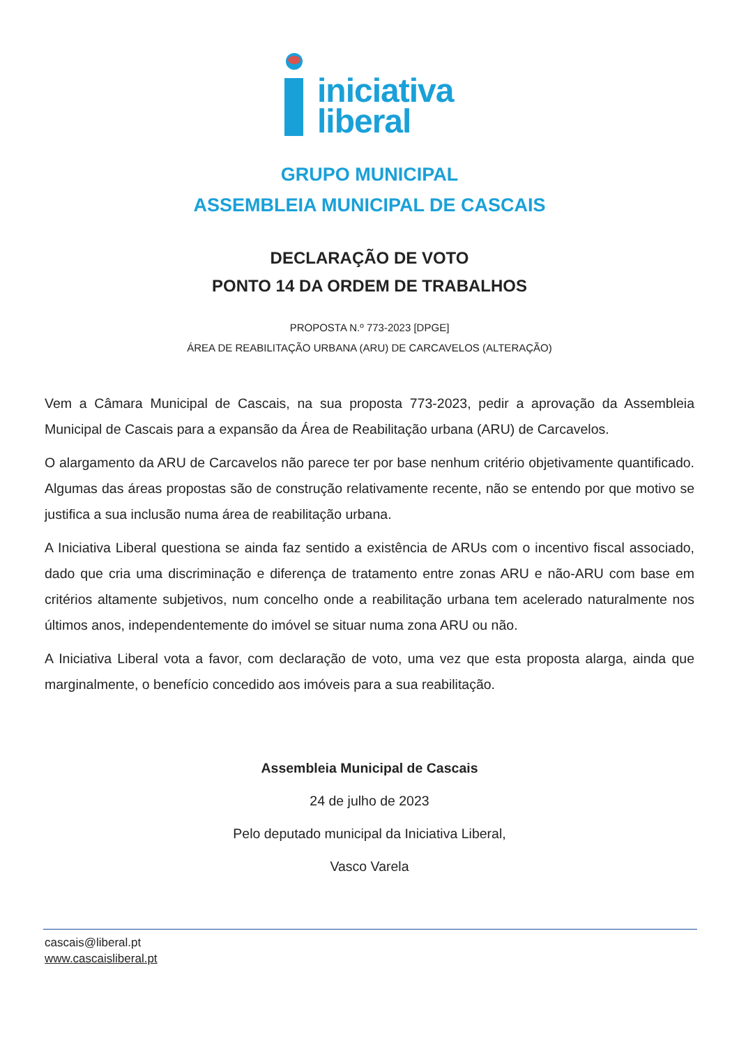iniciativa
liberal
GRUPO MUNICIPAL
ASSEMBLEIA MUNICIPAL DE CASCAIS
DECLARAÇÃO DE VOTO
PONTO 14 DA ORDEM DE TRABALHOS
PROPOSTA N.º 773-2023 [DPGE]
ÁREA DE REABILITAÇÃO URBANA (ARU) DE CARCAVELOS (ALTERAÇÃO)
Vem a Câmara Municipal de Cascais, na sua proposta 773-2023, pedir a aprovação da Assembleia Municipal de Cascais para a expansão da Área de Reabilitação urbana (ARU) de Carcavelos.
O alargamento da ARU de Carcavelos não parece ter por base nenhum critério objetivamente quantificado. Algumas das áreas propostas são de construção relativamente recente, não se entendo por que motivo se justifica a sua inclusão numa área de reabilitação urbana.
A Iniciativa Liberal questiona se ainda faz sentido a existência de ARUs com o incentivo fiscal associado, dado que cria uma discriminação e diferença de tratamento entre zonas ARU e não-ARU com base em critérios altamente subjetivos, num concelho onde a reabilitação urbana tem acelerado naturalmente nos últimos anos, independentemente do imóvel se situar numa zona ARU ou não.
A Iniciativa Liberal vota a favor, com declaração de voto, uma vez que esta proposta alarga, ainda que marginalmente, o benefício concedido aos imóveis para a sua reabilitação.
Assembleia Municipal de Cascais
24 de julho de 2023
Pelo deputado municipal da Iniciativa Liberal,
Vasco Varela
cascais@liberal.pt
www.cascaisliberal.pt